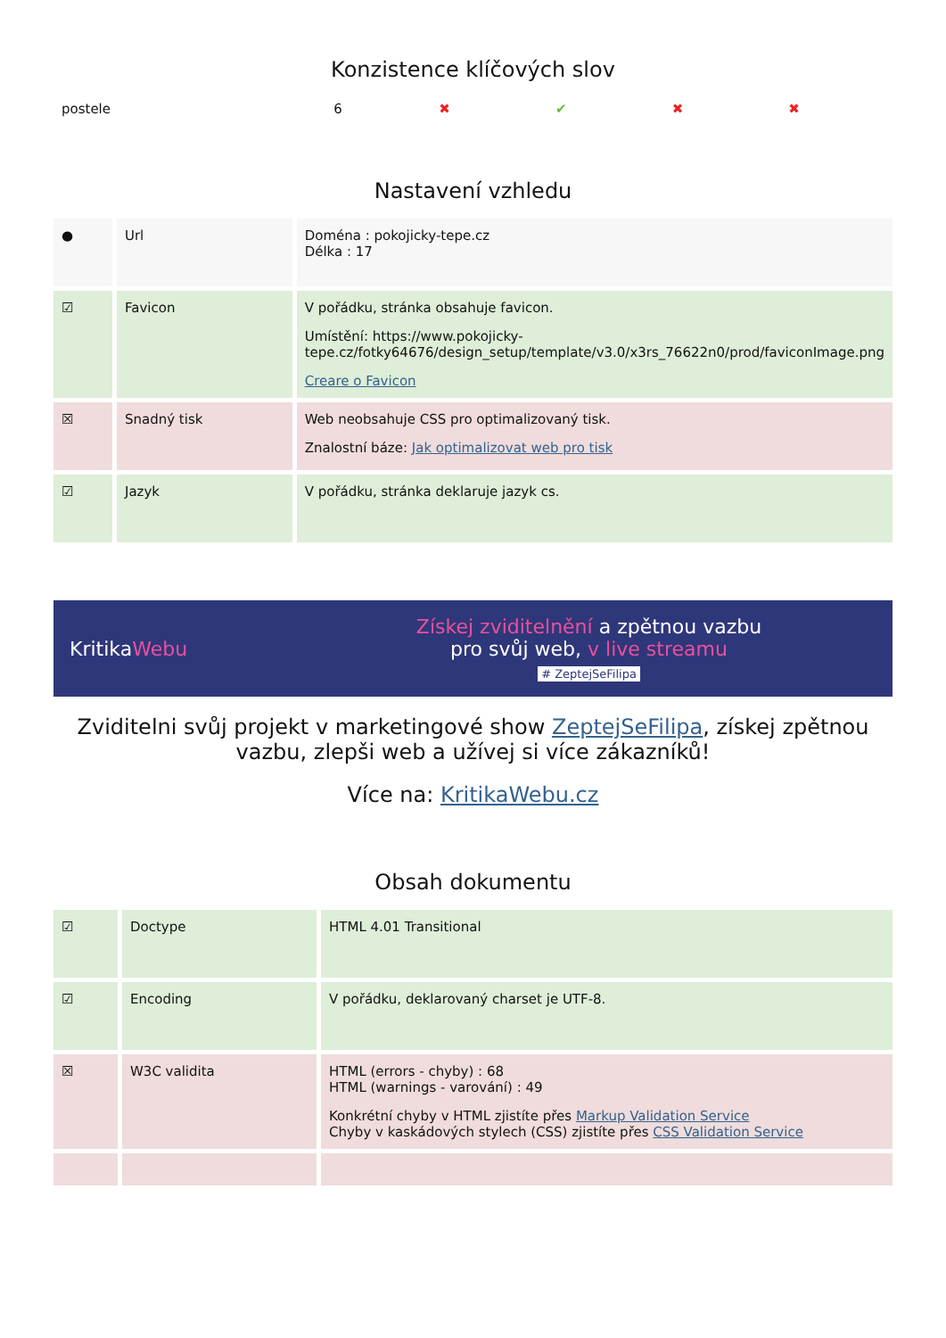Konzistence klíčových slov
| postele | 6 | ✖ | ✔ | ✖ | ✖ |
Nastavení vzhledu
| ● | Url | Doména : pokojicky-tepe.cz Délka : 17 |
| ☑ | Favicon | V pořádku, stránka obsahuje favicon. Umístění: https://www.pokojicky-tepe.cz/fotky64676/design_setup/template/v3.0/x3rs_76622n0/prod/faviconImage.png Creare o Favicon |
| ☒ | Snadný tisk | Web neobsahuje CSS pro optimalizovaný tisk. Znalostní báze: Jak optimalizovat web pro tisk |
| ☑ | Jazyk | V pořádku, stránka deklaruje jazyk cs. |
KritikaWebu
Získej zviditelnění a zpětnou vazbu
pro svůj web, v live streamu
# ZeptejSeFilipa
Zviditelni svůj projekt v marketingové show ZeptejSeFilipa, získej zpětnou vazbu, zlepši web a užívej si více zákazníků!
Více na: KritikaWebu.cz
Obsah dokumentu
| ☑ | Doctype | HTML 4.01 Transitional |
| ☑ | Encoding | V pořádku, deklarovaný charset je UTF-8. |
| ☒ | W3C validita | HTML (errors - chyby) : 68 HTML (warnings - varování) : 49 Konkrétní chyby v HTML zjistíte přes Markup Validation Service Chyby v kaskádových stylech (CSS) zjistíte přes CSS Validation Service |